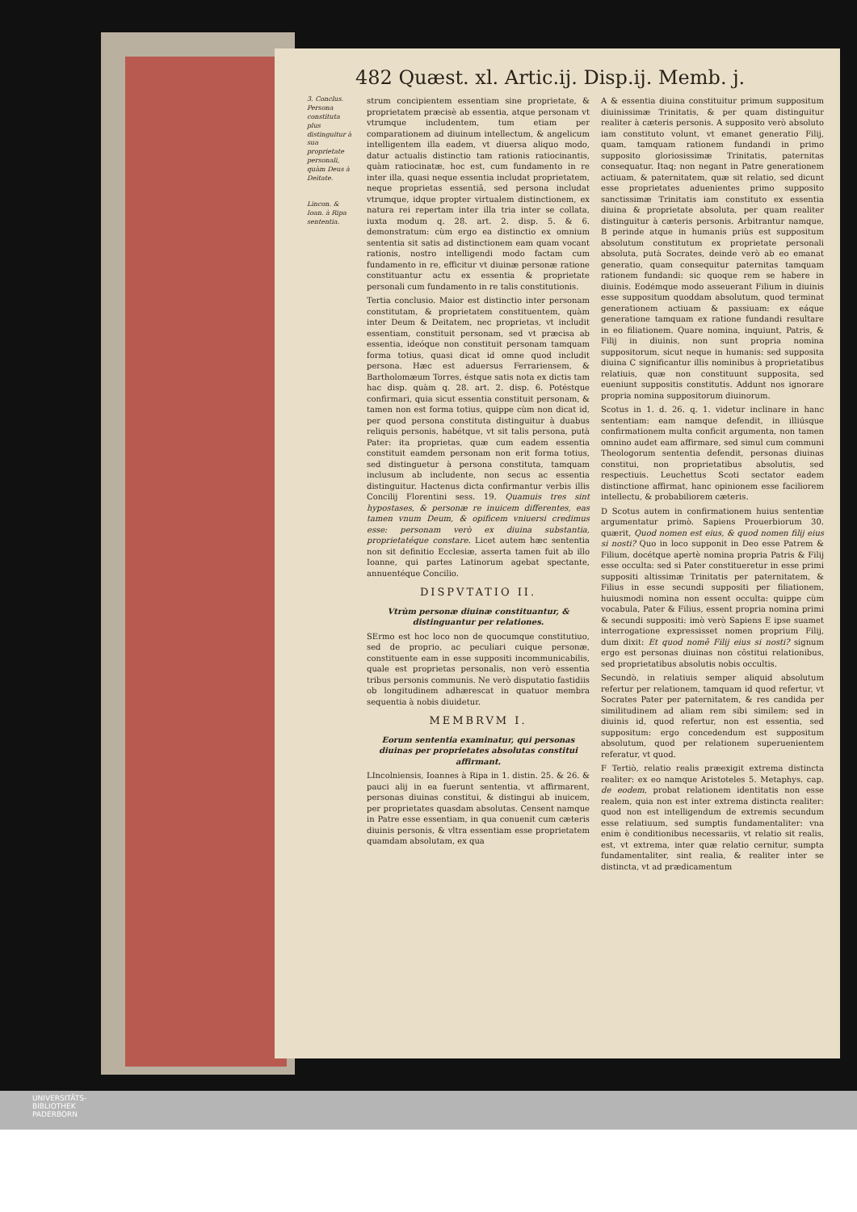482 Quæst. xl. Artic.ij. Disp.ij. Memb. j.
3. Conclus. Persona constituta plus distinguitur à sua proprietate personali, quàm Deus à Deitate.
Lincon. & Ioan. à Ripa sententia.
strum concipientem essentiam sine proprietate, & proprietatem præcisè ab essentia, atque personam vt vtrumque includentem, tum etiam per comparationem ad diuinum intellectum, & angelicum intelligentem illa eadem, vt diuersa aliquo modo, datur actualis distinctio tam rationis ratiocinantis, quàm ratiocinatæ, hoc est, cum fundamento in re inter illa, quasi neque essentia includat proprietatem, neque proprietas essentiā, sed persona includat vtrumque, idque propter virtualem distinctionem, ex natura rei repertam inter illa tria inter se collata, iuxta modum q. 28. art. 2. disp. 5. & 6. demonstratum: cùm ergo ea distinctio ex omnium sententia sit satis ad distinctionem eam quam vocant rationis, nostro intelligendi modo factam cum fundamento in re, efficitur vt diuinæ personæ ratione constituantur actu ex essentia & proprietate personali cum fundamento in re talis constitutionis.
Tertia conclusio. Maior est distinctio inter personam constitutam, & proprietatem constituentem, quàm inter Deum & Deitatem, nec proprietas, vt includit essentiam, constituit personam, sed vt præcisa ab essentia, ideóque non constituit personam tamquam forma totius, quasi dicat id omne quod includit persona. Hæc est aduersus Ferrariensem, & Bartholomæum Torres, éstque satis nota ex dictis tam hac disp. quàm q. 28. art. 2. disp. 6. Potéstque confirmari, quia sicut essentia constituit personam, & tamen non est forma totius, quippe cùm non dicat id, per quod persona constituta distinguitur à duabus reliquis personis, habétque, vt sit talis persona, putà Pater: ita proprietas, quæ cum eadem essentia constituit eamdem personam non erit forma totius, sed distinguetur à persona constituta, tamquam inclusum ab includente, non secus ac essentia distinguitur. Hactenus dicta confirmantur verbis illis Concilij Florentini sess. 19. Quamuis tres sint hypostases, & personæ re inuicem differentes, eas tamen vnum Deum, & opificem vniuersi credimus esse: personam verò ex diuina substantia, proprietatéque constare. Licet autem hæc sententia non sit definitio Ecclesiæ, asserta tamen fuit ab illo Ioanne, qui partes Latinorum agebat spectante, annuentéque Concilio.
DISPVTATIO II.
Vtrùm personæ diuinæ constituantur, & distinguantur per relationes.
SErmo est hoc loco non de quocumque constitutiuo, sed de proprio, ac peculiari cuique personæ, constituente eam in esse suppositi incommunicabilis, quale est proprietas personalis, non verò essentia tribus personis communis. Ne verò disputatio fastidiis ob longitudinem adhærescat in quatuor membra sequentia à nobis diuidetur.
MEMBRVM I.
Eorum sententia examinatur, qui personas diuinas per proprietates absolutas constitui affirmant.
LIncolniensis, Ioannes à Ripa in 1. distin. 25. & 26. & pauci alij in ea fuerunt sententia, vt affirmarent, personas diuinas constitui, & distingui ab inuicem, per proprietates quasdam absolutas. Censent namque in Patre esse essentiam, in qua conuenit cum cæteris diuinis personis, & vltra essentiam esse proprietatem quamdam absolutam, ex qua
A & essentia diuina constituitur primum suppositum diuinissimæ Trinitatis, & per quam distinguitur realiter à cæteris personis. A supposito verò absoluto iam constituto volunt, vt emanet generatio Filij, quam, tamquam rationem fundandi in primo supposito gloriosissimæ Trinitatis, paternitas consequatur. Itaq; non negant in Patre generationem actiuam, & paternitatem, quæ sit relatio, sed dicunt esse proprietates aduenientes primo supposito sanctissimæ Trinitatis iam constituto ex essentia diuina & proprietate absoluta, per quam realiter distinguitur à cæteris personis. Arbitrantur namque, B perinde atque in humanis priùs est suppositum absolutum constitutum ex proprietate personali absoluta, putà Socrates, deinde verò ab eo emanat generatio, quam consequitur paternitas tamquam rationem fundandi: sic quoque rem se habere in diuinis. Eodémque modo asseuerant Filium in diuinis esse suppositum quoddam absolutum, quod terminat generationem actiuam & passiuam: ex eáque generatione tamquam ex ratione fundandi resultare in eo filiationem. Quare nomina, inquiunt, Patris, & Filij in diuinis, non sunt propria nomina suppositorum, sicut neque in humanis: sed supposita diuina C significantur illis nominibus à proprietatibus relatiuis, quæ non constituunt supposita, sed eueniunt suppositis constitutis. Addunt nos ignorare propria nomina suppositorum diuinorum.
Scotus in 1. d. 26. q. 1. videtur inclinare in hanc sententiam: eam namque defendit, in illiúsque confirmationem multa conficit argumenta, non tamen omnino audet eam affirmare, sed simul cum communi Theologorum sententia defendit, personas diuinas constitui, non proprietatibus absolutis, sed respectiuis. Leuchettus Scoti sectator eadem distinctione affirmat, hanc opinionem esse faciliorem intellectu, & probabiliorem cæteris.
D Scotus autem in confirmationem huius sententiæ argumentatur primò. Sapiens Prouerbiorum 30. quærit, Quod nomen est eius, & quod nomen filij eius si nosti? Quo in loco supponit in Deo esse Patrem & Filium, docétque apertè nomina propria Patris & Filij esse occulta: sed si Pater constitueretur in esse primi suppositi altissimæ Trinitatis per paternitatem, & Filius in esse secundi suppositi per filiationem, huiusmodi nomina non essent occulta: quippe cùm vocabula, Pater & Filius, essent propria nomina primi & secundi suppositi: imò verò Sapiens E ipse suamet interrogatione expressisset nomen proprium Filij, dum dixit: Et quod nomē Filij eius si nosti? signum ergo est personas diuinas non cōstitui relationibus, sed proprietatibus absolutis nobis occultis.
Secundò, in relatiuis semper aliquid absolutum refertur per relationem, tamquam id quod refertur, vt Socrates Pater per paternitatem, & res candida per similitudinem ad aliam rem sibi similem: sed in diuinis id, quod refertur, non est essentia, sed suppositum: ergo concedendum est suppositum absolutum, quod per relationem superuenientem referatur, vt quod.
F Tertiò, relatio realis præexigit extrema distincta realiter: ex eo namque Aristoteles 5. Metaphys. cap. de eodem, probat relationem identitatis non esse realem, quia non est inter extrema distincta realiter: quod non est intelligendum de extremis secundum esse relatiuum, sed sumptis fundamentaliter: vna enim è conditionibus necessariis, vt relatio sit realis, est, vt extrema, inter quæ relatio cernitur, sumpta fundamentaliter, sint realia, & realiter inter se distincta, vt ad prædicamentum
UNIVERSITÄTS-
BIBLIOTHEK
PADERBORN